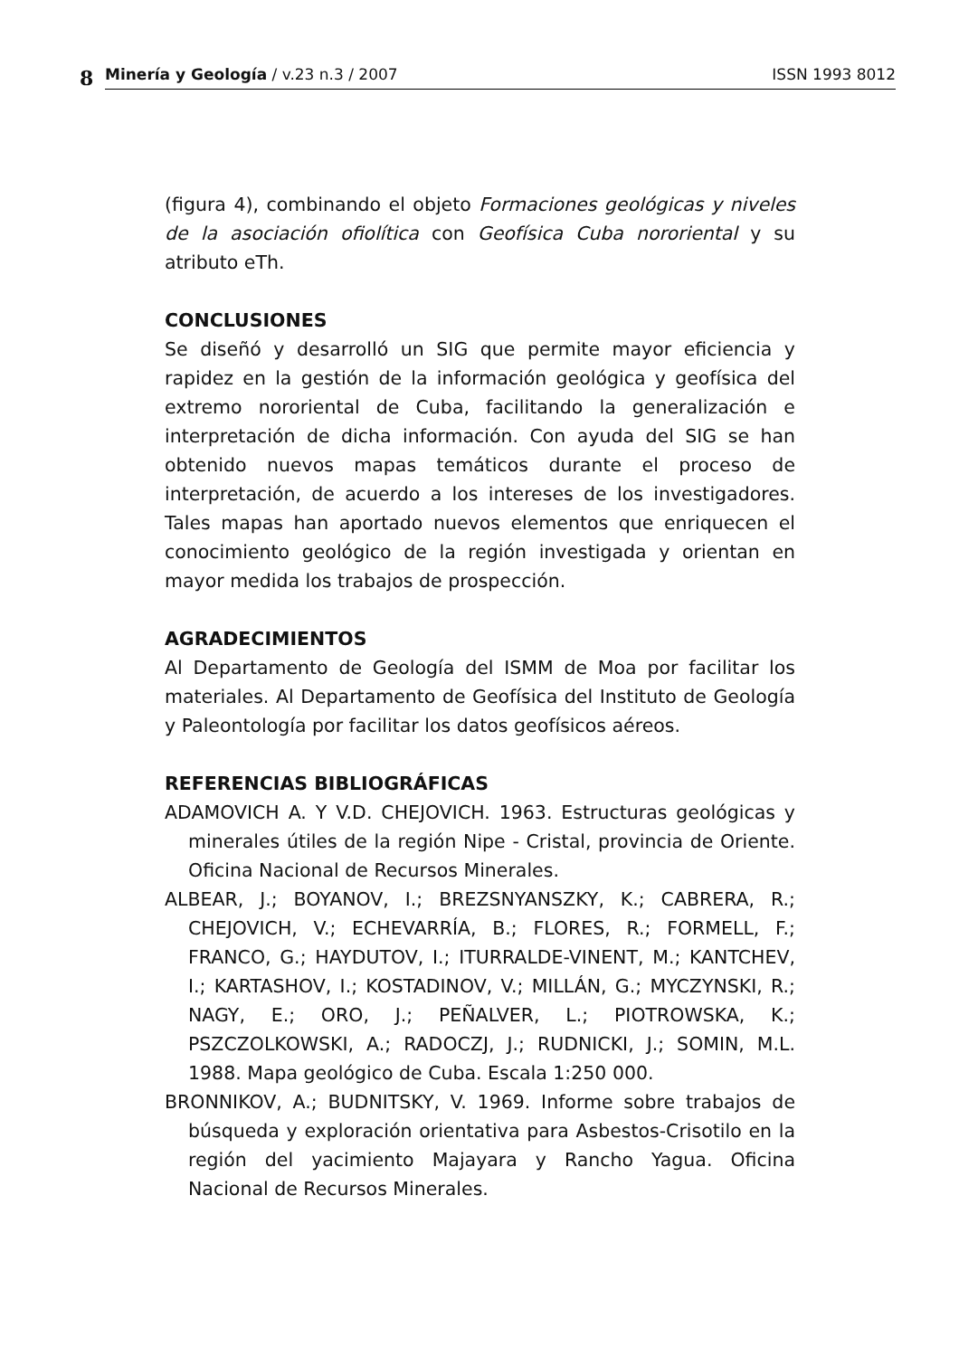8
Minería y Geología / v.23 n.3 / 2007 ISSN 1993 8012
(figura 4), combinando el objeto Formaciones geológicas y niveles de la asociación ofiolítica con Geofísica Cuba nororiental y su atributo eTh.
CONCLUSIONES
Se diseñó y desarrolló un SIG que permite mayor eficiencia y rapidez en la gestión de la información geológica y geofísica del extremo nororiental de Cuba, facilitando la generalización e interpretación de dicha información. Con ayuda del SIG se han obtenido nuevos mapas temáticos durante el proceso de interpretación, de acuerdo a los intereses de los investigadores. Tales mapas han aportado nuevos elementos que enriquecen el conocimiento geológico de la región investigada y orientan en mayor medida los trabajos de prospección.
AGRADECIMIENTOS
Al Departamento de Geología del ISMM de Moa por facilitar los materiales. Al Departamento de Geofísica del Instituto de Geología y Paleontología por facilitar los datos geofísicos aéreos.
REFERENCIAS BIBLIOGRÁFICAS
ADAMOVICH A. Y V.D. CHEJOVICH. 1963. Estructuras geológicas y minerales útiles de la región Nipe - Cristal, provincia de Oriente. Oficina Nacional de Recursos Minerales.
ALBEAR, J.; BOYANOV, I.; BREZSNYANSZKY, K.; CABRERA, R.; CHEJOVICH, V.; ECHEVARRÍA, B.; FLORES, R.; FORMELL, F.; FRANCO, G.; HAYDUTOV, I.; ITURRALDE-VINENT, M.; KANTCHEV, I.; KARTASHOV, I.; KOSTADINOV, V.; MILLÁN, G.; MYCZYNSKI, R.; NAGY, E.; ORO, J.; PEÑALVER, L.; PIOTROWSKA, K.; PSZCZOLKOWSKI, A.; RADOCZJ, J.; RUDNICKI, J.; SOMIN, M.L. 1988. Mapa geológico de Cuba. Escala 1:250 000.
BRONNIKOV, A.; BUDNITSKY, V. 1969. Informe sobre trabajos de búsqueda y exploración orientativa para Asbestos-Crisotilo en la región del yacimiento Majayara y Rancho Yagua. Oficina Nacional de Recursos Minerales.